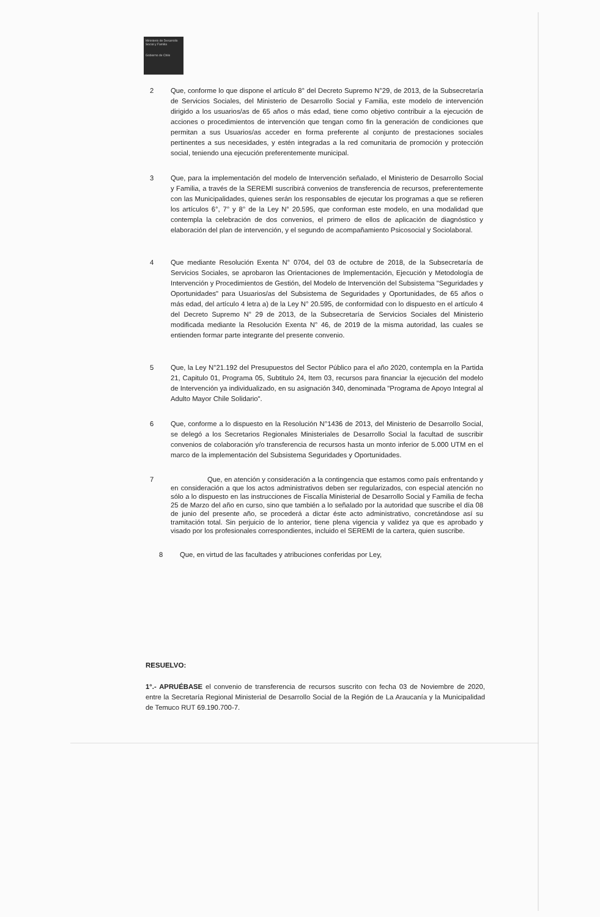Ministerio de Desarrollo Social y Familia
Gobierno de Chile
2 Que, conforme lo que dispone el artículo 8° del Decreto Supremo N°29, de 2013, de la Subsecretaría de Servicios Sociales, del Ministerio de Desarrollo Social y Familia, este modelo de intervención dirigido a los usuarios/as de 65 años o más edad, tiene como objetivo contribuir a la ejecución de acciones o procedimientos de intervención que tengan como fin la generación de condiciones que permitan a sus Usuarios/as acceder en forma preferente al conjunto de prestaciones sociales pertinentes a sus necesidades, y estén integradas a la red comunitaria de promoción y protección social, teniendo una ejecución preferentemente municipal.
3 Que, para la implementación del modelo de Intervención señalado, el Ministerio de Desarrollo Social y Familia, a través de la SEREMI suscribirá convenios de transferencia de recursos, preferentemente con las Municipalidades, quienes serán los responsables de ejecutar los programas a que se refieren los artículos 6°, 7° y 8° de la Ley N° 20.595, que conforman este modelo, en una modalidad que contempla la celebración de dos convenios, el primero de ellos de aplicación de diagnóstico y elaboración del plan de intervención, y el segundo de acompañamiento Psicosocial y Sociolaboral.
4 Que mediante Resolución Exenta N° 0704, del 03 de octubre de 2018, de la Subsecretaría de Servicios Sociales, se aprobaron las Orientaciones de Implementación, Ejecución y Metodología de Intervención y Procedimientos de Gestión, del Modelo de Intervención del Subsistema "Seguridades y Oportunidades" para Usuarios/as del Subsistema de Seguridades y Oportunidades, de 65 años o más edad, del artículo 4 letra a) de la Ley N° 20.595, de conformidad con lo dispuesto en el artículo 4 del Decreto Supremo N° 29 de 2013, de la Subsecretaría de Servicios Sociales del Ministerio modificada mediante la Resolución Exenta N° 46, de 2019 de la misma autoridad, las cuales se entienden formar parte integrante del presente convenio.
5 Que, la Ley N°21.192 del Presupuestos del Sector Público para el año 2020, contempla en la Partida 21, Capitulo 01, Programa 05, Subtitulo 24, Item 03, recursos para financiar la ejecución del modelo de Intervención ya individualizado, en su asignación 340, denominada "Programa de Apoyo Integral al Adulto Mayor Chile Solidario".
6 Que, conforme a lo dispuesto en la Resolución N°1436 de 2013, del Ministerio de Desarrollo Social, se delegó a los Secretarios Regionales Ministeriales de Desarrollo Social la facultad de suscribir convenios de colaboración y/o transferencia de recursos hasta un monto inferior de 5.000 UTM en el marco de la implementación del Subsistema Seguridades y Oportunidades.
7 Que, en atención y consideración a la contingencia que estamos como país enfrentando y en consideración a que los actos administrativos deben ser regularizados, con especial atención no sólo a lo dispuesto en las instrucciones de Fiscalía Ministerial de Desarrollo Social y Familia de fecha 25 de Marzo del año en curso, sino que también a lo señalado por la autoridad que suscribe el día 08 de junio del presente año, se procederá a dictar éste acto administrativo, concretándose así su tramitación total. Sin perjuicio de lo anterior, tiene plena vigencia y validez ya que es aprobado y visado por los profesionales correspondientes, incluido el SEREMI de la cartera, quien suscribe.
8 Que, en virtud de las facultades y atribuciones conferidas por Ley,
RESUELVO:
1°.- APRUÉBASE el convenio de transferencia de recursos suscrito con fecha 03 de Noviembre de 2020, entre la Secretaría Regional Ministerial de Desarrollo Social de la Región de La Araucanía y la Municipalidad de Temuco RUT 69.190.700-7.